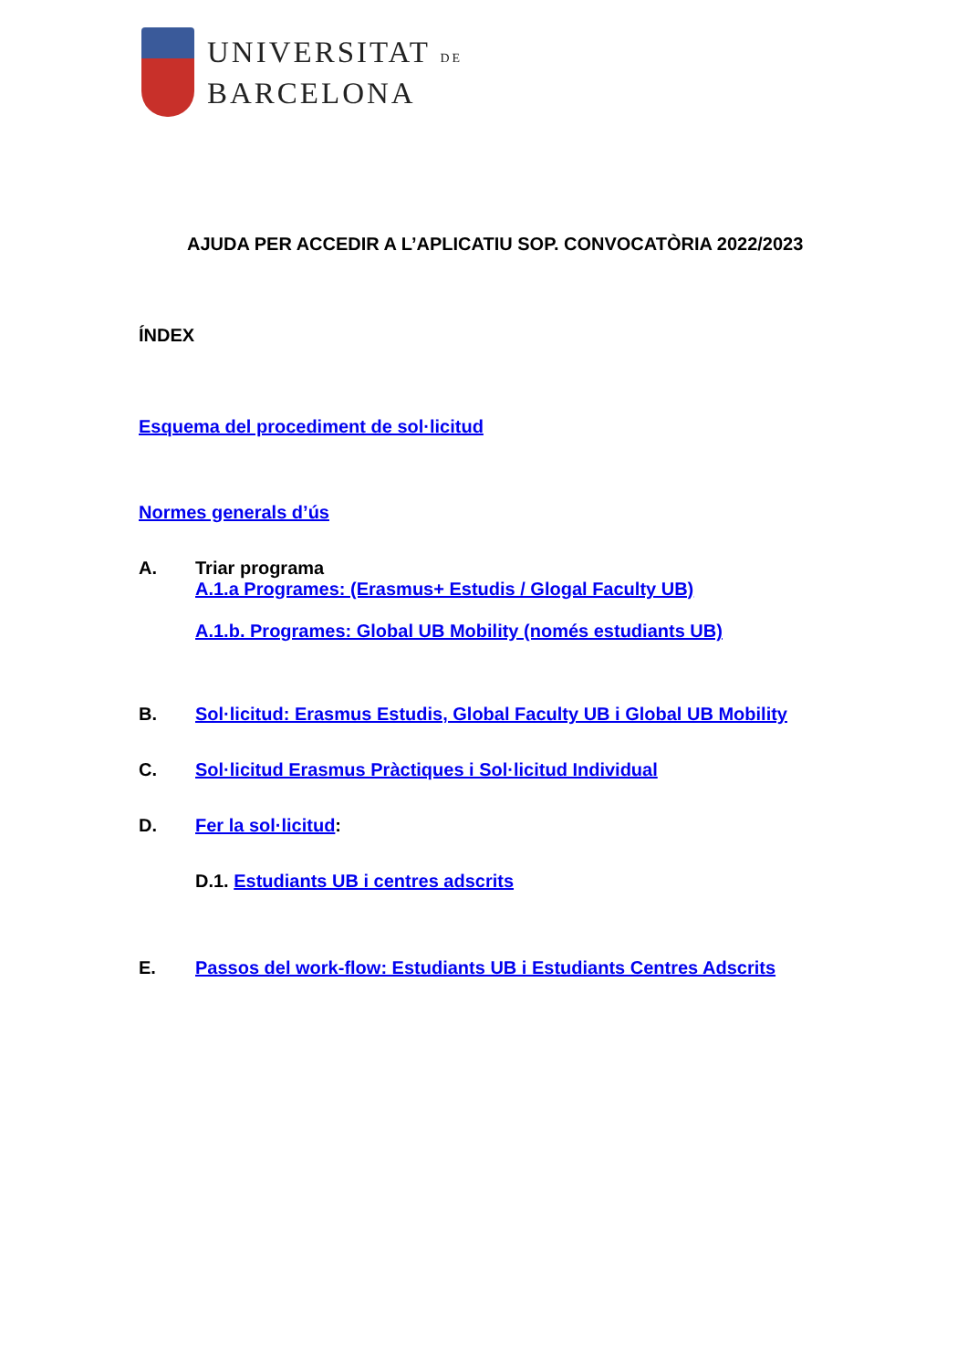UNIVERSITAT DE
BARCELONA
AJUDA PER ACCEDIR A L’APLICATIU SOP. CONVOCATÒRIA 2022/2023
ÍNDEX
Esquema del procediment de sol·licitud
Normes generals d’ús
A. Triar programa
A.1.a Programes: (Erasmus+ Estudis / Glogal Faculty UB)
A.1.b. Programes: Global UB Mobility (només estudiants UB)
B. Sol·licitud: Erasmus Estudis, Global Faculty UB i Global UB Mobility
C. Sol·licitud Erasmus Pràctiques i Sol·licitud Individual
D. Fer la sol·licitud:
D.1. Estudiants UB i centres adscrits
E. Passos del work-flow: Estudiants UB i Estudiants Centres Adscrits